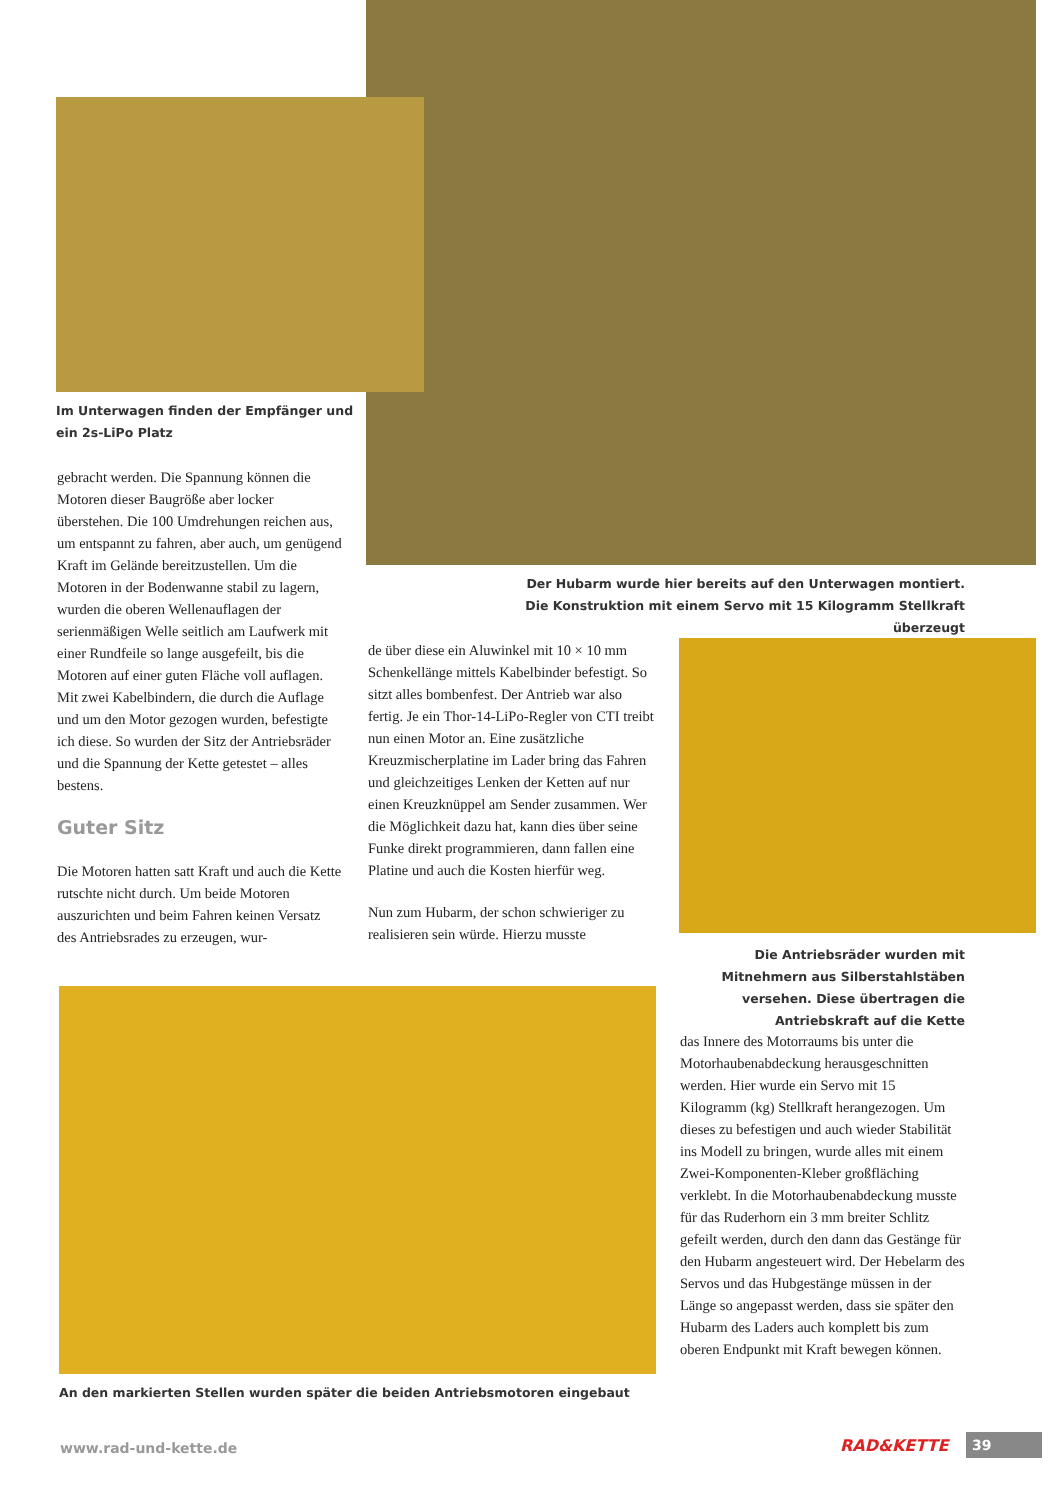Im Unterwagen finden der Empfänger und ein 2s-LiPo Platz
gebracht werden. Die Spannung können die Motoren dieser Baugröße aber locker überstehen. Die 100 Umdrehungen reichen aus, um entspannt zu fahren, aber auch, um genügend Kraft im Gelände bereitzustellen. Um die Motoren in der Bodenwanne stabil zu lagern, wurden die oberen Wellenauflagen der serienmäßigen Welle seitlich am Laufwerk mit einer Rundfeile so lange ausgefeilt, bis die Motoren auf einer guten Fläche voll auflagen. Mit zwei Kabelbindern, die durch die Auflage und um den Motor gezogen wurden, befestigte ich diese. So wurden der Sitz der Antriebsräder und die Spannung der Kette getestet – alles bestens.
Guter Sitz
Die Motoren hatten satt Kraft und auch die Kette rutschte nicht durch. Um beide Motoren auszurichten und beim Fahren keinen Versatz des Antriebsrades zu erzeugen, wur-
Der Hubarm wurde hier bereits auf den Unterwagen montiert. Die Konstruktion mit einem Servo mit 15 Kilogramm Stellkraft überzeugt
de über diese ein Aluwinkel mit 10 × 10 mm Schenkellänge mittels Kabelbinder befestigt. So sitzt alles bombenfest. Der Antrieb war also fertig. Je ein Thor-14-LiPo-Regler von CTI treibt nun einen Motor an. Eine zusätzliche Kreuzmischerplatine im Lader bring das Fahren und gleichzeitiges Lenken der Ketten auf nur einen Kreuzknüppel am Sender zusammen. Wer die Möglichkeit dazu hat, kann dies über seine Funke direkt programmieren, dann fallen eine Platine und auch die Kosten hierfür weg.
Nun zum Hubarm, der schon schwieriger zu realisieren sein würde. Hierzu musste
Die Antriebsräder wurden mit Mitnehmern aus Silberstahlstäben versehen. Diese übertragen die Antriebskraft auf die Kette
das Innere des Motorraums bis unter die Motorhaubenabdeckung herausgeschnitten werden. Hier wurde ein Servo mit 15 Kilogramm (kg) Stellkraft herangezogen. Um dieses zu befestigen und auch wieder Stabilität ins Modell zu bringen, wurde alles mit einem Zwei-Komponenten-Kleber großfläching verklebt. In die Motorhaubenabdeckung musste für das Ruderhorn ein 3 mm breiter Schlitz gefeilt werden, durch den dann das Gestänge für den Hubarm angesteuert wird. Der Hebelarm des Servos und das Hubgestänge müssen in der Länge so angepasst werden, dass sie später den Hubarm des Laders auch komplett bis zum oberen Endpunkt mit Kraft bewegen können.
An den markierten Stellen wurden später die beiden Antriebsmotoren eingebaut
www.rad-und-kette.de RAD&KETTE 39